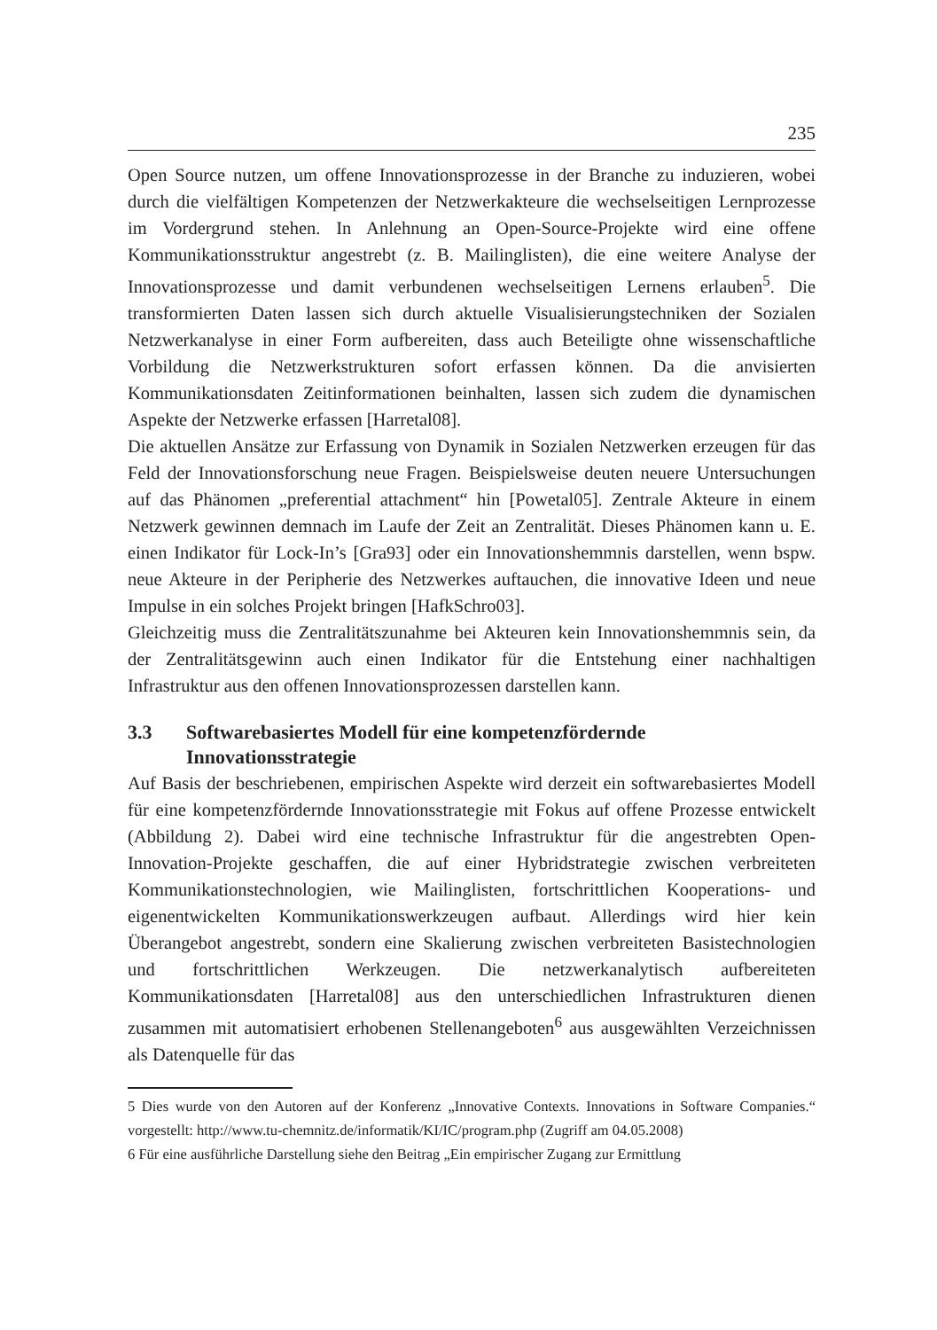235
Open Source nutzen, um offene Innovationsprozesse in der Branche zu induzieren, wobei durch die vielfältigen Kompetenzen der Netzwerkakteure die wechselseitigen Lernprozesse im Vordergrund stehen. In Anlehnung an Open-Source-Projekte wird eine offene Kommunikationsstruktur angestrebt (z. B. Mailinglisten), die eine weitere Analyse der Innovationsprozesse und damit verbundenen wechselseitigen Lernens erlauben<sup>5</sup>. Die transformierten Daten lassen sich durch aktuelle Visualisierungstechniken der Sozialen Netzwerkanalyse in einer Form aufbereiten, dass auch Beteiligte ohne wissenschaftliche Vorbildung die Netzwerkstrukturen sofort erfassen können. Da die anvisierten Kommunikationsdaten Zeitinformationen beinhalten, lassen sich zudem die dynamischen Aspekte der Netzwerke erfassen [Harretal08].
Die aktuellen Ansätze zur Erfassung von Dynamik in Sozialen Netzwerken erzeugen für das Feld der Innovationsforschung neue Fragen. Beispielsweise deuten neuere Untersuchungen auf das Phänomen „preferential attachment“ hin [Powetal05]. Zentrale Akteure in einem Netzwerk gewinnen demnach im Laufe der Zeit an Zentralität. Dieses Phänomen kann u. E. einen Indikator für Lock-In’s [Gra93] oder ein Innovationshemmnis darstellen, wenn bspw. neue Akteure in der Peripherie des Netzwerkes auftauchen, die innovative Ideen und neue Impulse in ein solches Projekt bringen [HafkSchro03].
Gleichzeitig muss die Zentralitätszunahme bei Akteuren kein Innovationshemmnis sein, da der Zentralitätsgewinn auch einen Indikator für die Entstehung einer nachhaltigen Infrastruktur aus den offenen Innovationsprozessen darstellen kann.
3.3 Softwarebasiertes Modell für eine kompetenzfördernde Innovationsstrategie
Auf Basis der beschriebenen, empirischen Aspekte wird derzeit ein softwarebasiertes Modell für eine kompetenzfördernde Innovationsstrategie mit Fokus auf offene Prozesse entwickelt (Abbildung 2). Dabei wird eine technische Infrastruktur für die angestrebten Open-Innovation-Projekte geschaffen, die auf einer Hybridstrategie zwischen verbreiteten Kommunikationstechnologien, wie Mailinglisten, fortschrittlichen Kooperations- und eigenentwickelten Kommunikationswerkzeugen aufbaut. Allerdings wird hier kein Überangebot angestrebt, sondern eine Skalierung zwischen verbreiteten Basistechnologien und fortschrittlichen Werkzeugen. Die netzwerkanalytisch aufbereiteten Kommunikationsdaten [Harretal08] aus den unterschiedlichen Infrastrukturen dienen zusammen mit automatisiert erhobenen Stellenangeboten<sup>6</sup> aus ausgewählten Verzeichnissen als Datenquelle für das
5 Dies wurde von den Autoren auf der Konferenz „Innovative Contexts. Innovations in Software Companies.“ vorgestellt: http://www.tu-chemnitz.de/informatik/KI/IC/program.php (Zugriff am 04.05.2008)
6 Für eine ausführliche Darstellung siehe den Beitrag „Ein empirischer Zugang zur Ermittlung